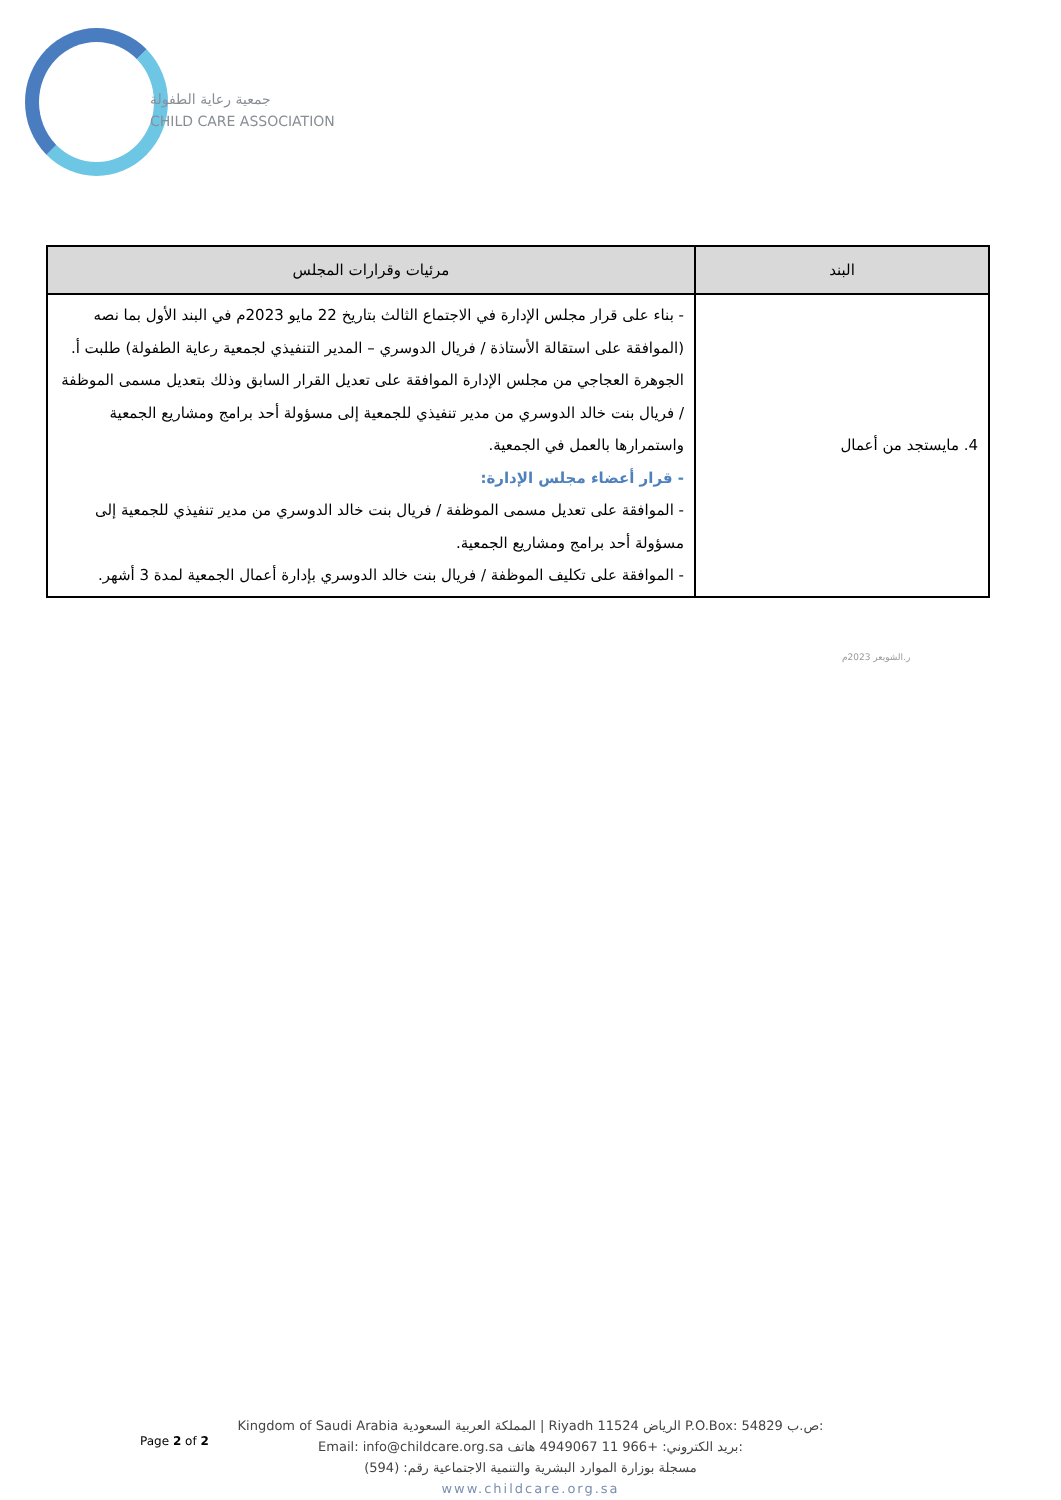جمعية رعاية الطفولة
CHILD CARE ASSOCIATION
| البند | مرئيات وقرارات المجلس |
| --- | --- |
| 4. مايستجد من أعمال | - بناء على قرار مجلس الإدارة في الاجتماع الثالث بتاريخ 22 مايو 2023م في البند الأول بما نصه (الموافقة على استقالة الأستاذة / فريال الدوسري – المدير التنفيذي لجمعية رعاية الطفولة) طلبت أ. الجوهرة العجاجي من مجلس الإدارة الموافقة على تعديل القرار السابق وذلك بتعديل مسمى الموظفة / فريال بنت خالد الدوسري من مدير تنفيذي للجمعية إلى مسؤولة أحد برامج ومشاريع الجمعية واستمرارها بالعمل في الجمعية. - قرار أعضاء مجلس الإدارة: - الموافقة على تعديل مسمى الموظفة / فريال بنت خالد الدوسري من مدير تنفيذي للجمعية إلى مسؤولة أحد برامج ومشاريع الجمعية. - الموافقة على تكليف الموظفة / فريال بنت خالد الدوسري بإدارة أعمال الجمعية لمدة 3 أشهر. |
ر.الشويعر 2023م
Page 2 of 2
Kingdom of Saudi Arabia المملكة العربية السعودية | Riyadh 11524 الرياض P.O.Box: 54829 ص.ب:
Email: info@childcare.org.sa بريد الكتروني: +966 11 4949067 هاتف:
مسجلة بوزارة الموارد البشرية والتنمية الاجتماعية رقم: (594)
www.childcare.org.sa